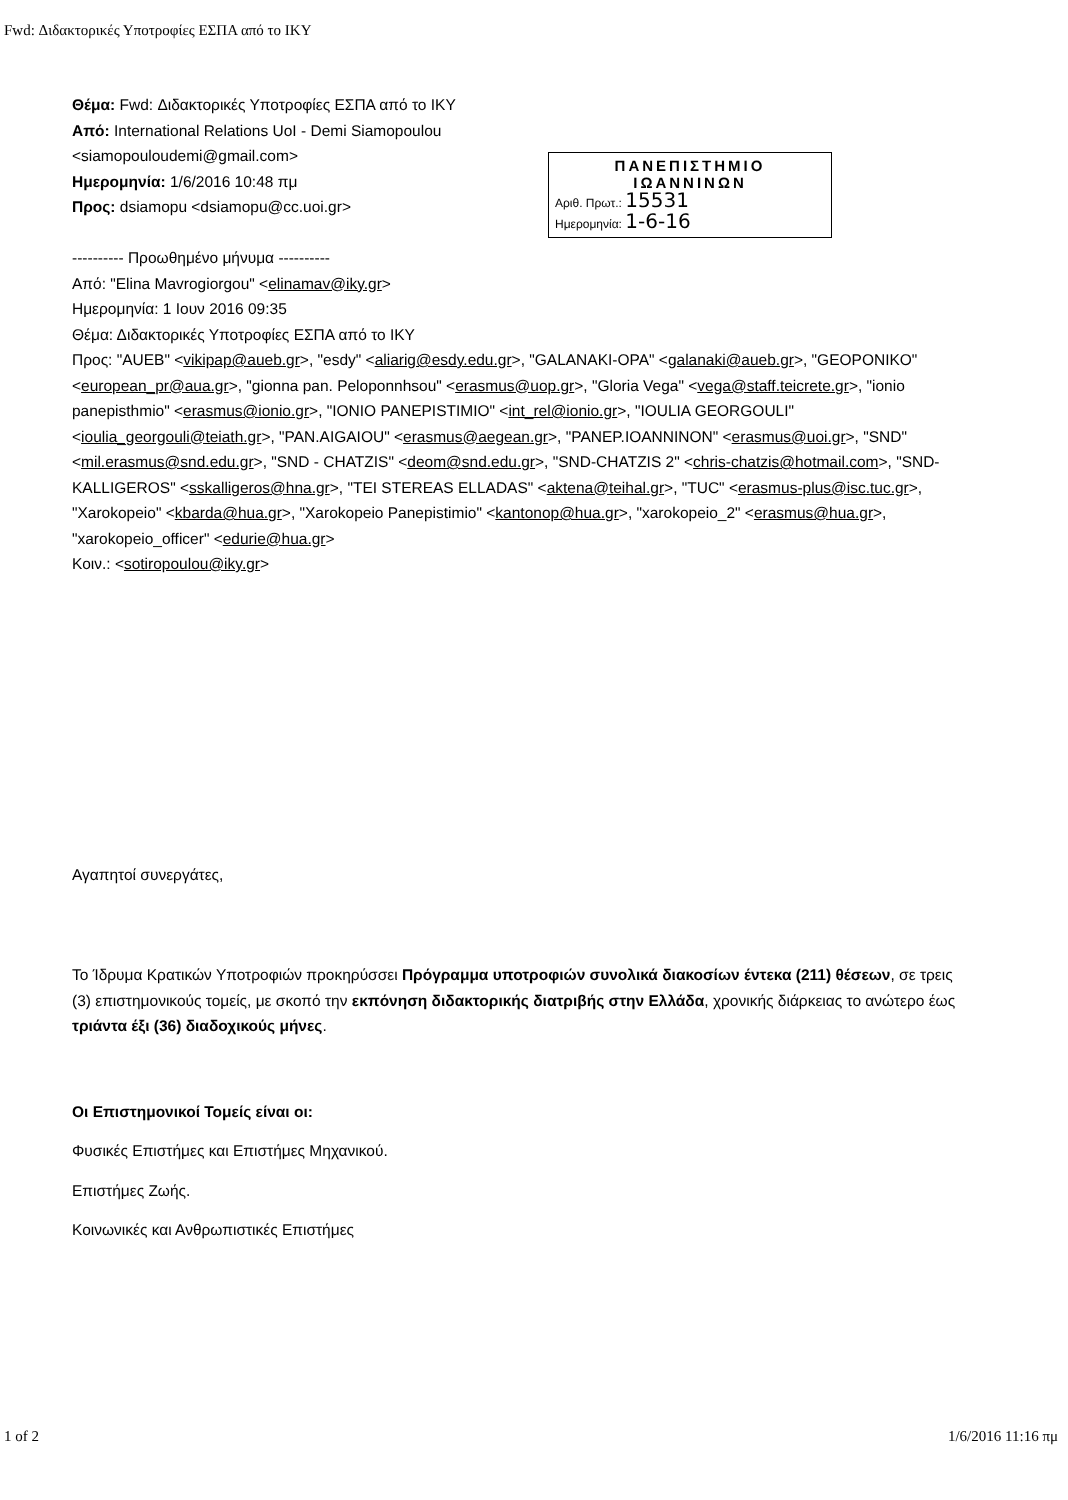Fwd: Διδακτορικές Υποτροφίες ΕΣΠΑ από το ΙΚΥ
ΠΑΝΕΠΙΣΤΗΜΙΟ
ΙΩΑΝΝΙΝΩΝ
Αριθ. Πρωτ.: 15531
Ημερομηνία: 1-6-16
Θέμα: Fwd: Διδακτορικές Υποτροφίες ΕΣΠΑ από το ΙΚΥ
Από: International Relations UoI - Demi Siamopoulou <siamopouloudemi@gmail.com>
Ημερομηνία: 1/6/2016 10:48 πμ
Προς: dsiamopu <dsiamopu@cc.uoi.gr>
---------- Προωθημένο μήνυμα ----------
Από: "Elina Mavrogiorgou" <elinamav@iky.gr>
Ημερομηνία: 1 Ιουν 2016 09:35
Θέμα: Διδακτορικές Υποτροφίες ΕΣΠΑ από το ΙΚΥ
Προς: "AUEB" <vikipap@aueb.gr>, "esdy" <aliarig@esdy.edu.gr>, "GALANAKI-OPA" <galanaki@aueb.gr>, "GEOPONIKO" <european_pr@aua.gr>, "gionna pan. Peloponnhsou" <erasmus@uop.gr>, "Gloria Vega" <vega@staff.teicrete.gr>, "ionio panepisthmio" <erasmus@ionio.gr>, "IONIO PANEPISTIMIO" <int_rel@ionio.gr>, "IOULIA GEORGOULI" <ioulia_georgouli@teiath.gr>, "PAN.AIGAIOU" <erasmus@aegean.gr>, "PANEP.IOANNINON" <erasmus@uoi.gr>, "SND" <mil.erasmus@snd.edu.gr>, "SND - CHATZIS" <deom@snd.edu.gr>, "SND-CHATZIS 2" <chris-chatzis@hotmail.com>, "SND-KALLIGEROS" <sskalligeros@hna.gr>, "TEI STEREAS ELLADAS" <aktena@teihal.gr>, "TUC" <erasmus-plus@isc.tuc.gr>, "Xarokopeio" <kbarda@hua.gr>, "Xarokopeio Panepistimio" <kantonop@hua.gr>, "xarokopeio_2" <erasmus@hua.gr>, "xarokopeio_officer" <edurie@hua.gr>
Κοιν.: <sotiropoulou@iky.gr>
Αγαπητοί συνεργάτες,
Το Ίδρυμα Κρατικών Υποτροφιών προκηρύσσει Πρόγραμμα υποτροφιών συνολικά διακοσίων έντεκα (211) θέσεων, σε τρεις (3) επιστημονικούς τομείς, με σκοπό την εκπόνηση διδακτορικής διατριβής στην Ελλάδα, χρονικής διάρκειας το ανώτερο έως τριάντα έξι (36) διαδοχικούς μήνες.
Οι Επιστημονικοί Τομείς είναι οι:
Φυσικές Επιστήμες και Επιστήμες Μηχανικού.
Επιστήμες Ζωής.
Κοινωνικές και Ανθρωπιστικές Επιστήμες
1 of 2 1/6/2016 11:16 πμ